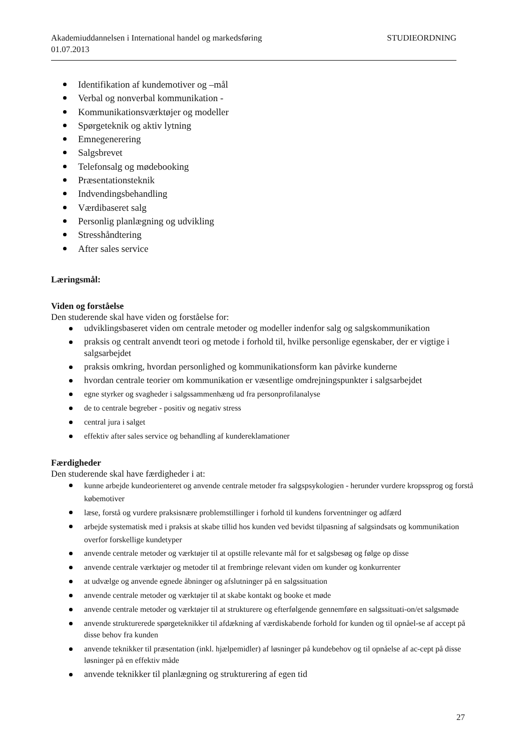STUDIEORDNING Akademiuddannelsen i International handel og markedsføring
01.07.2013
Identifikation af kundemotiver og –mål
Verbal og nonverbal kommunikation -
Kommunikationsværktøjer og modeller
Spørgeteknik og aktiv lytning
Emnegenerering
Salgsbrevet
Telefonsalg og mødebooking
Præsentationsteknik
Indvendingsbehandling
Værdibaseret salg
Personlig planlægning og udvikling
Stresshåndtering
After sales service
Læringsmål:
Viden og forståelse
Den studerende skal have viden og forståelse for:
udviklingsbaseret viden om centrale metoder og modeller indenfor salg og salgskommunikation
praksis og centralt anvendt teori og metode i forhold til, hvilke personlige egenskaber, der er vigtige i salgsarbejdet
praksis omkring, hvordan personlighed og kommunikationsform kan påvirke kunderne
hvordan centrale teorier om kommunikation er væsentlige omdrejningspunkter i salgsarbejdet
egne styrker og svagheder i salgssammenhæng ud fra personprofilanalyse
de to centrale begreber - positiv og negativ stress
central jura i salget
effektiv after sales service og behandling af kundereklamationer
Færdigheder
Den studerende skal have færdigheder i at:
kunne arbejde kundeorienteret og anvende centrale metoder fra salgspsykologien - herunder vurdere kropssprog og forstå købemotiver
læse, forstå og vurdere praksisnære problemstillinger i forhold til kundens forventninger og adfærd
arbejde systematisk med i praksis at skabe tillid hos kunden ved bevidst tilpasning af salgsindsats og kommunikation overfor forskellige kundetyper
anvende centrale metoder og værktøjer til at opstille relevante mål for et salgsbesøg og følge op disse
anvende centrale værktøjer og metoder til at frembringe relevant viden om kunder og konkurrenter
at udvælge og anvende egnede åbninger og afslutninger på en salgssituation
anvende centrale metoder og værktøjer til at skabe kontakt og booke et møde
anvende centrale metoder og værktøjer til at strukturere og efterfølgende gennemføre en salgssituati-on/et salgsmøde
anvende strukturerede spørgeteknikker til afdækning af værdiskabende forhold for kunden og til opnåel-se af accept på disse behov fra kunden
anvende teknikker til præsentation (inkl. hjælpemidler) af løsninger på kundebehov og til opnåelse af ac-cept på disse løsninger på en effektiv måde
anvende teknikker til planlægning og strukturering af egen tid
27